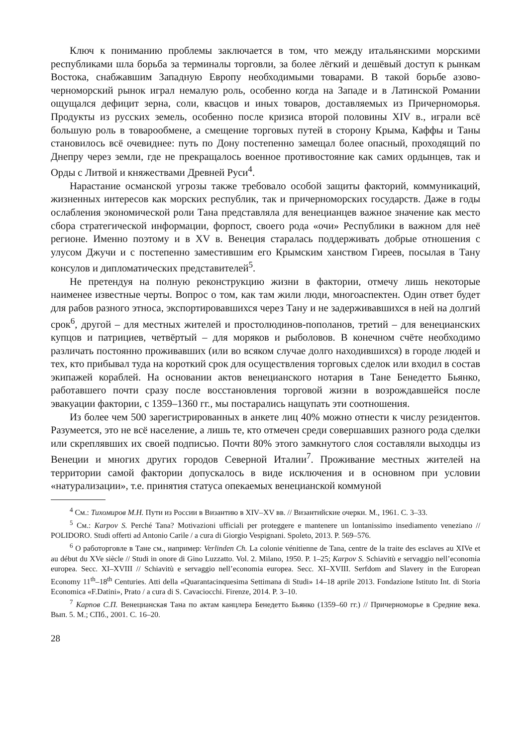Ключ к пониманию проблемы заключается в том, что между итальянскими морскими республиками шла борьба за терминалы торговли, за более лёгкий и дешёвый доступ к рынкам Востока, снабжавшим Западную Европу необходимыми товарами. В такой борьбе азово-черноморский рынок играл немалую роль, особенно когда на Западе и в Латинской Романии ощущался дефицит зерна, соли, квасцов и иных товаров, доставляемых из Причерноморья. Продукты из русских земель, особенно после кризиса второй половины XIV в., играли всё большую роль в товарообмене, а смещение торговых путей в сторону Крыма, Каффы и Таны становилось всё очевиднее: путь по Дону постепенно замещал более опасный, проходящий по Днепру через земли, где не прекращалось военное противостояние как самих ордынцев, так и Орды с Литвой и княжествами Древней Руси<sup>4</sup>.
Нарастание османской угрозы также требовало особой защиты факторий, коммуникаций, жизненных интересов как морских республик, так и причерноморских государств. Даже в годы ослабления экономической роли Тана представляла для венецианцев важное значение как место сбора стратегической информации, форпост, своего рода «очи» Республики в важном для неё регионе. Именно поэтому и в XV в. Венеция старалась поддерживать добрые отношения с улусом Джучи и с постепенно заместившим его Крымским ханством Гиреев, посылая в Тану консулов и дипломатических представителей<sup>5</sup>.
Не претендуя на полную реконструкцию жизни в фактории, отмечу лишь некоторые наименее известные черты. Вопрос о том, как там жили люди, многоаспектен. Один ответ будет для рабов разного этноса, экспортировавшихся через Тану и не задерживавшихся в ней на долгий срок<sup>6</sup>, другой – для местных жителей и простолюдинов-пополанов, третий – для венецианских купцов и патрициев, четвёртый – для моряков и рыболовов. В конечном счёте необходимо различать постоянно проживавших (или во всяком случае долго находившихся) в городе людей и тех, кто прибывал туда на короткий срок для осуществления торговых сделок или входил в состав экипажей кораблей. На основании актов венецианского нотария в Тане Бенедетто Бьянко, работавшего почти сразу после восстановления торговой жизни в возрождавшейся после эвакуации фактории, с 1359–1360 гг., мы постарались нащупать эти соотношения.
Из более чем 500 зарегистрированных в анкете лиц 40% можно отнести к числу резидентов. Разумеется, это не всё население, а лишь те, кто отмечен среди совершавших разного рода сделки или скреплявших их своей подписью. Почти 80% этого замкнутого слоя составляли выходцы из Венеции и многих других городов Северной Италии<sup>7</sup>. Проживание местных жителей на территории самой фактории допускалось в виде исключения и в основном при условии «натурализации», т.е. принятия статуса опекаемых венецианской коммуной
<sup>4</sup> См.: Тихомиров М.Н. Пути из России в Византию в XIV–XV вв. // Византийские очерки. М., 1961. С. 3–33.
<sup>5</sup> См.: Karpov S. Perché Tana? Motivazioni ufficiali per proteggere e mantenere un lontanissimo insediamento veneziano // POLIDORO. Studi offerti ad Antonio Carile / a cura di Giorgio Vespignani. Spoleto, 2013. P. 569–576.
<sup>6</sup> О работорговле в Тане см., например: Verlinden Ch. La colonie vénitienne de Tana, centre de la traite des esclaves au XIVe et au début du XVe siècle // Studi in onore di Gino Luzzatto. Vol. 2. Milano, 1950. P. 1–25; Karpov S. Schiavitù e servaggio nell’economia europea. Secc. XI–XVIII // Schiavitù e servaggio nell’economia europea. Secc. XI–XVIII. Serfdom and Slavery in the European Economy 11<sup>th</sup>–18<sup>th</sup> Centuries. Atti della «Quarantacinquesima Settimana di Studi» 14–18 aprile 2013. Fondazione Istituto Int. di Storia Economica «F.Datini», Prato / a cura di S. Cavaciocchi. Firenze, 2014. P. 3–10.
<sup>7</sup> Карпов С.П. Венецианская Тана по актам канцлера Бенедетто Бьянко (1359–60 гг.) // Причерноморье в Средние века. Вып. 5. М.; СПб., 2001. С. 16–20.
28